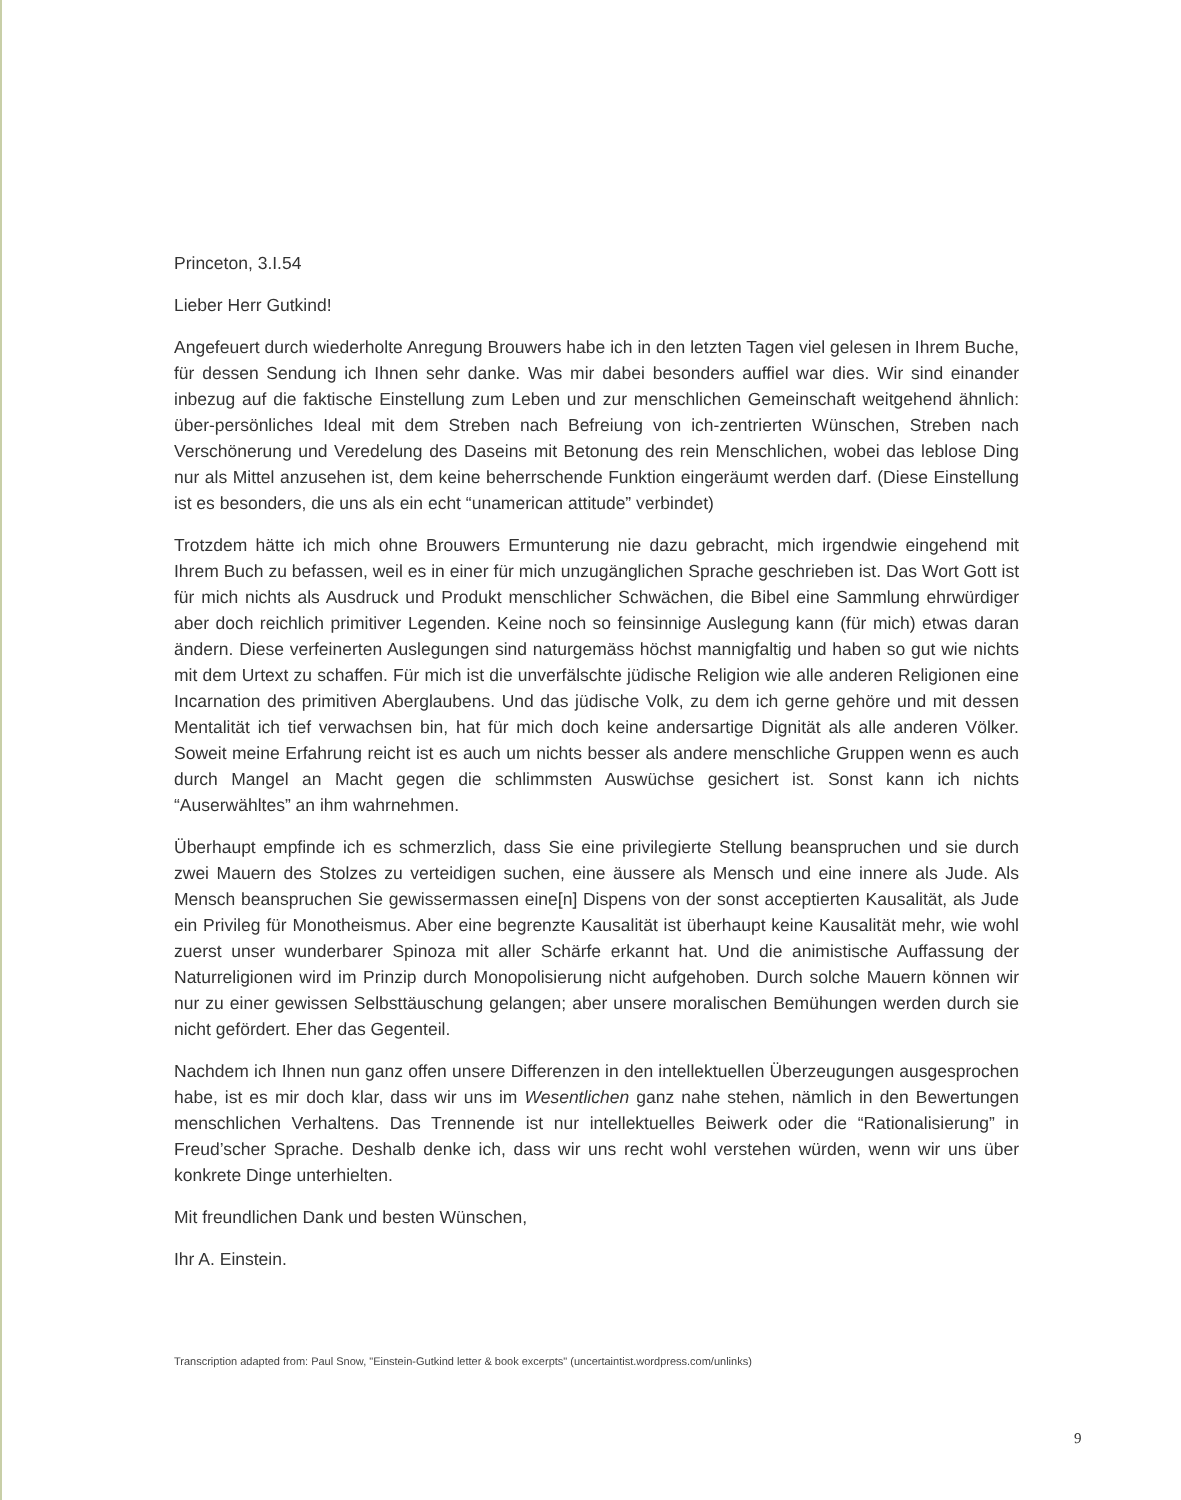Princeton, 3.I.54
Lieber Herr Gutkind!
Angefeuert durch wiederholte Anregung Brouwers habe ich in den letzten Tagen viel gelesen in Ihrem Buche, für dessen Sendung ich Ihnen sehr danke. Was mir dabei besonders auffiel war dies. Wir sind einander inbezug auf die faktische Einstellung zum Leben und zur menschlichen Gemeinschaft weitgehend ähnlich: über-persönliches Ideal mit dem Streben nach Befreiung von ich-zentrierten Wünschen, Streben nach Verschönerung und Veredelung des Daseins mit Betonung des rein Menschlichen, wobei das leblose Ding nur als Mittel anzusehen ist, dem keine beherrschende Funktion eingeräumt werden darf. (Diese Einstellung ist es besonders, die uns als ein echt “unamerican attitude” verbindet)
Trotzdem hätte ich mich ohne Brouwers Ermunterung nie dazu gebracht, mich irgendwie eingehend mit Ihrem Buch zu befassen, weil es in einer für mich unzugänglichen Sprache geschrieben ist. Das Wort Gott ist für mich nichts als Ausdruck und Produkt menschlicher Schwächen, die Bibel eine Sammlung ehrwürdiger aber doch reichlich primitiver Legenden. Keine noch so feinsinnige Auslegung kann (für mich) etwas daran ändern. Diese verfeinerten Auslegungen sind naturgemäss höchst mannigfaltig und haben so gut wie nichts mit dem Urtext zu schaffen. Für mich ist die unverfälschte jüdische Religion wie alle anderen Religionen eine Incarnation des primitiven Aberglaubens. Und das jüdische Volk, zu dem ich gerne gehöre und mit dessen Mentalität ich tief verwachsen bin, hat für mich doch keine andersartige Dignität als alle anderen Völker. Soweit meine Erfahrung reicht ist es auch um nichts besser als andere menschliche Gruppen wenn es auch durch Mangel an Macht gegen die schlimmsten Auswüchse gesichert ist. Sonst kann ich nichts “Auserwähltes” an ihm wahrnehmen.
Überhaupt empfinde ich es schmerzlich, dass Sie eine privilegierte Stellung beanspruchen und sie durch zwei Mauern des Stolzes zu verteidigen suchen, eine äussere als Mensch und eine innere als Jude. Als Mensch beanspruchen Sie gewissermassen eine[n] Dispens von der sonst acceptierten Kausalität, als Jude ein Privileg für Monotheismus. Aber eine begrenzte Kausalität ist überhaupt keine Kausalität mehr, wie wohl zuerst unser wunderbarer Spinoza mit aller Schärfe erkannt hat. Und die animistische Auffassung der Naturreligionen wird im Prinzip durch Monopolisierung nicht aufgehoben. Durch solche Mauern können wir nur zu einer gewissen Selbsttäuschung gelangen; aber unsere moralischen Bemühungen werden durch sie nicht gefördert. Eher das Gegenteil.
Nachdem ich Ihnen nun ganz offen unsere Differenzen in den intellektuellen Überzeugungen ausgesprochen habe, ist es mir doch klar, dass wir uns im Wesentlichen ganz nahe stehen, nämlich in den Bewertungen menschlichen Verhaltens. Das Trennende ist nur intellektuelles Beiwerk oder die “Rationalisierung” in Freud’scher Sprache. Deshalb denke ich, dass wir uns recht wohl verstehen würden, wenn wir uns über konkrete Dinge unterhielten.
Mit freundlichen Dank und besten Wünschen,
Ihr A. Einstein.
Transcription adapted from: Paul Snow, "Einstein-Gutkind letter & book excerpts" (uncertaintist.wordpress.com/unlinks)
9